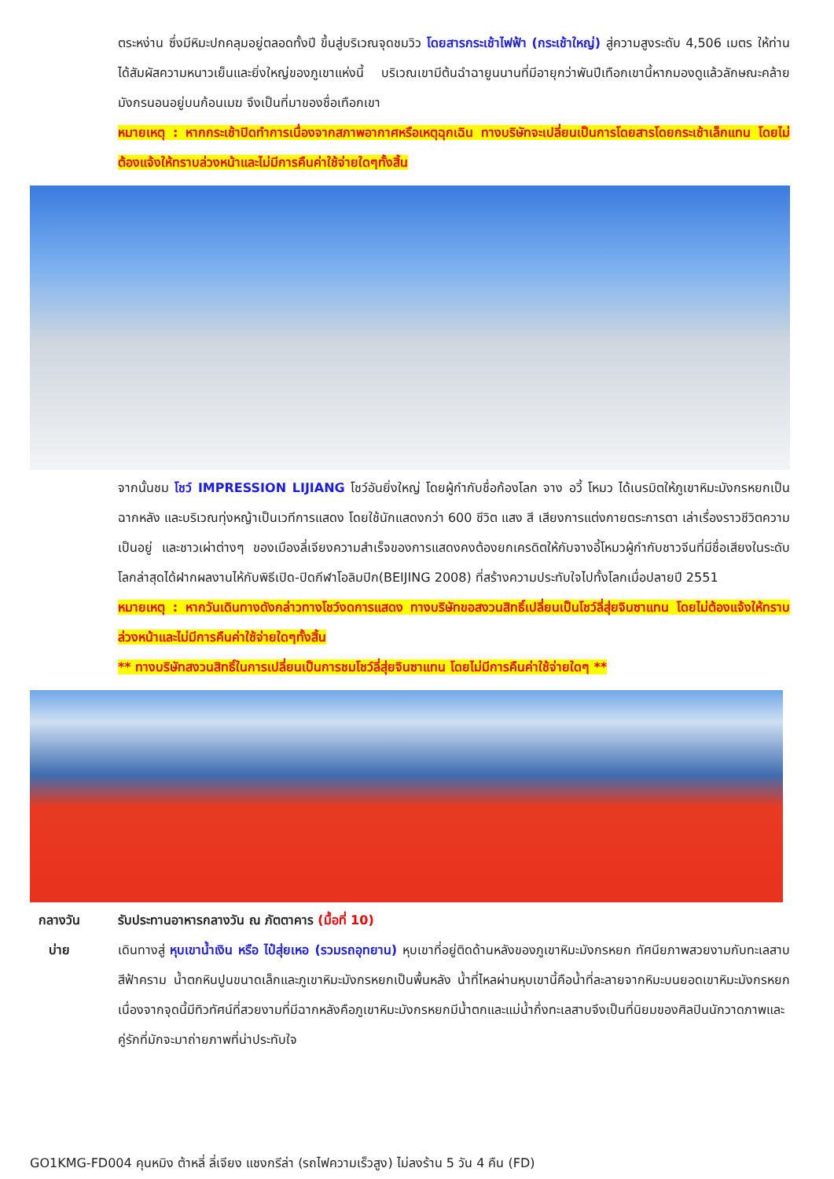ตระหง่าน ซึ่งมีหิมะปกคลุมอยู่ตลอดทั้งปี ขึ้นสู่บริเวณจุดชมวิว โดยสารกระเช้าไฟฟ้า (กระเช้าใหญ่) สู่ความสูงระดับ 4,506 เมตร ให้ท่านได้สัมผัสความหนาวเย็นและยิ่งใหญ่ของภูเขาแห่งนี้ บริเวณเขามีต้นฉำฉายูนนานที่มีอายุกว่าพันปีเทือกเขานี้หากมองดูแล้วลักษณะคล้ายมังกรนอนอยู่บนก้อนเมฆ จึงเป็นที่มาของชื่อเทือกเขา
หมายเหตุ : หากกระเช้าปิดทำการเนื่องจากสภาพอากาศหรือเหตุฉุกเฉิน ทางบริษัทจะเปลี่ยนเป็นการโดยสารโดยกระเช้าเล็กแทน โดยไม่ต้องแจ้งให้ทราบล่วงหน้าและไม่มีการคืนค่าใช้จ่ายใดๆทั้งสิ้น
จากนั้นชม โชว์ IMPRESSION LIJIANG โชว์อันยิ่งใหญ่ โดยผู้กำกับชื่อก้องโลก จาง อวี้ โหมว ได้เนรมิตให้ภูเขาหิมะมังกรหยกเป็นฉากหลัง และบริเวณทุ่งหญ้าเป็นเวทีการแสดง โดยใช้นักแสดงกว่า 600 ชีวิต แสง สี เสียงการแต่งกายตระการตา เล่าเรื่องราวชีวิตความเป็นอยู่ และชาวเผ่าต่างๆ ของเมืองลี่เจียงความสำเร็จของการแสดงคงต้องยกเครดิตให้กับจางอี้โหมวผู้กำกับชาวจีนที่มีชื่อเสียงในระดับโลกล่าสุดได้ฝากผลงานไห้กับพิธีเปิด-ปิดกีฬาโอลิมปิก(BEIJING 2008) ที่สร้างความประทับใจไปทั้งโลกเมื่อปลายปี 2551
หมายเหตุ : หากวันเดินทางดังกล่าวทางโชว์งดการแสดง ทางบริษัทขอสงวนสิทธิ์เปลี่ยนเป็นโชว์ลี่สุ่ยจินซาแทน โดยไม่ต้องแจ้งให้ทราบล่วงหน้าและไม่มีการคืนค่าใช้จ่ายใดๆทั้งสิ้น
** ทางบริษัทสงวนสิทธิ์ในการเปลี่ยนเป็นการชมโชว์ลี่สุ่ยจินซาแทน โดยไม่มีการคืนค่าใช้จ่ายใดๆ **
กลางวัน
รับประทานอาหารกลางวัน ณ ภัตตาคาร (มื้อที่ 10)
บ่าย
เดินทางสู่ หุบเขาน้ำเงิน หรือ ไป๋สุ่ยเหอ (รวมรถอุทยาน) หุบเขาที่อยู่ติดด้านหลังของภูเขาหิมะมังกรหยก ทัศนียภาพสวยงามกับทะเลสาบสีฟ้าคราม น้ำตกหินปูนขนาดเล็กและภูเขาหิมะมังกรหยกเป็นพื้นหลัง น้ำที่ไหลผ่านหุบเขานี้คือน้ำที่ละลายจากหิมะบนยอดเขาหิมะมังกรหยก เนื่องจากจุดนี้มีทิวทัศน์ที่สวยงามที่มีฉากหลังคือภูเขาหิมะมังกรหยกมีน้ำตกและแม่น้ำกึ่งทะเลสาบจึงเป็นที่นิยมของศิลปินนักวาดภาพและคู่รักที่มักจะมาถ่ายภาพที่น่าประทับใจ
GO1KMG-FD004 คุนหมิง ต้าหลี่ ลี่เจียง แชงกรีล่า (รถไฟความเร็วสูง) ไม่ลงร้าน 5 วัน 4 คืน (FD)